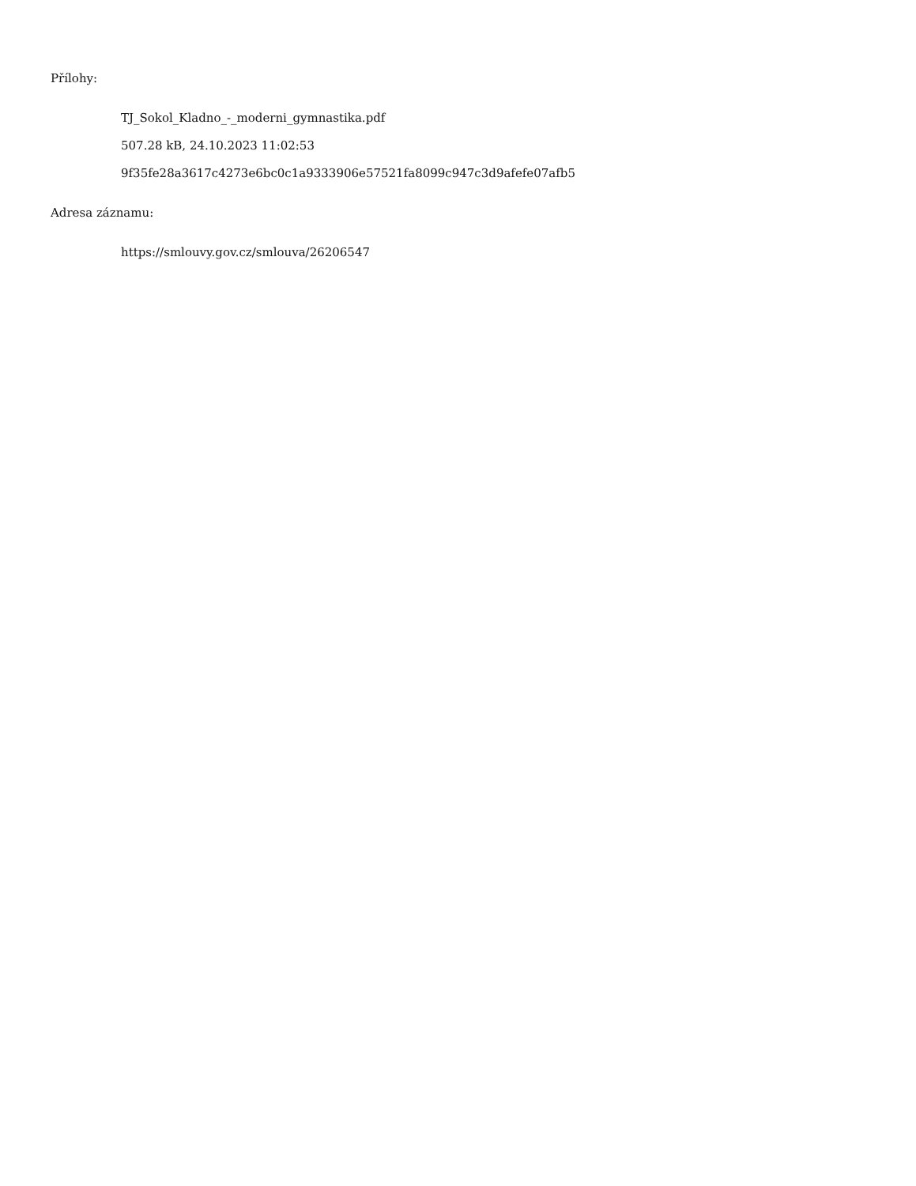Přílohy:
TJ_Sokol_Kladno_-_moderni_gymnastika.pdf
507.28 kB, 24.10.2023 11:02:53
9f35fe28a3617c4273e6bc0c1a9333906e57521fa8099c947c3d9afefe07afb5
Adresa záznamu:
https://smlouvy.gov.cz/smlouva/26206547